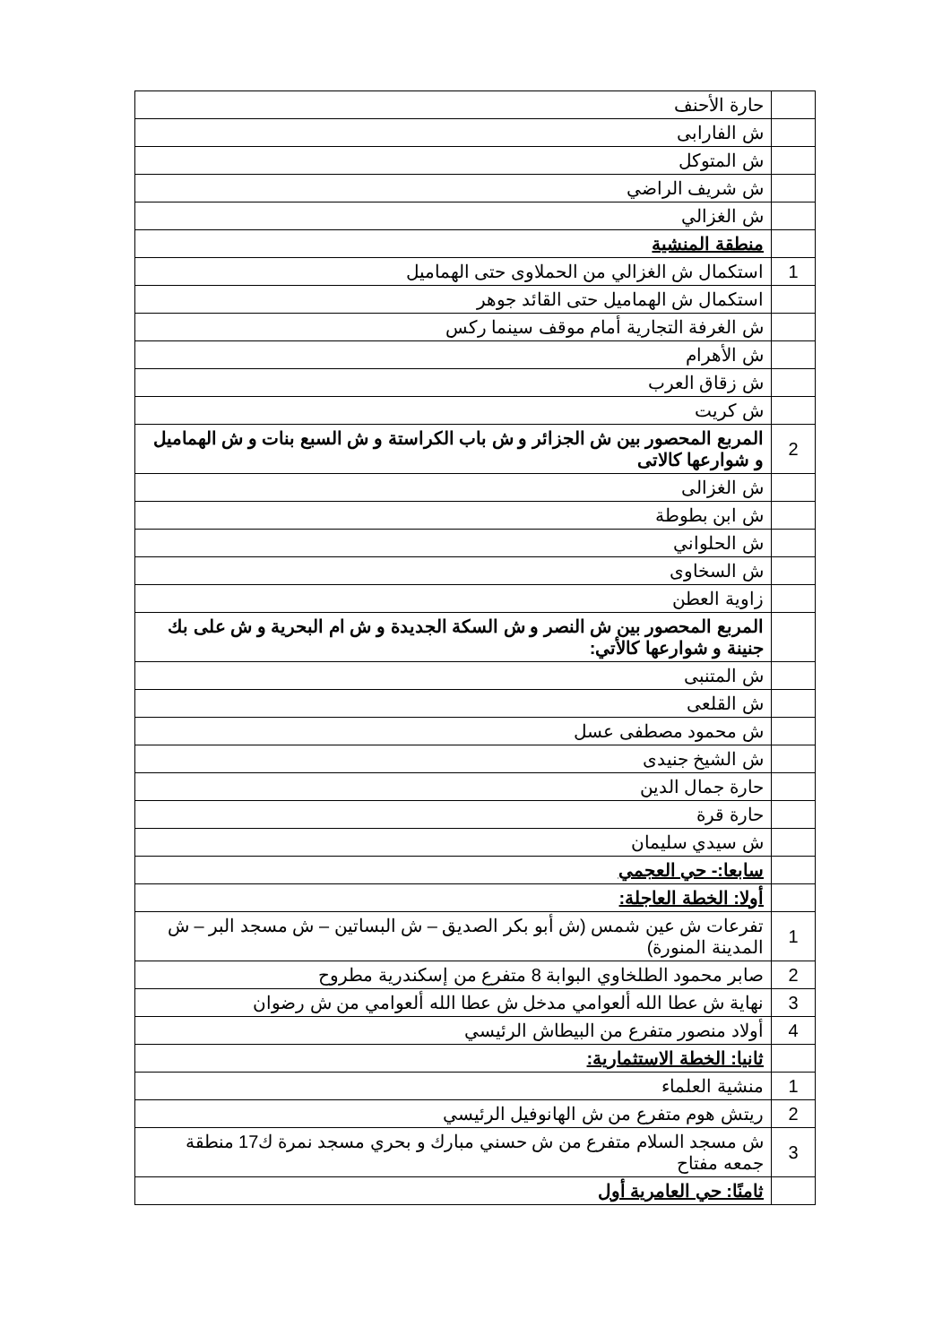| | حارة الأحنف |
| | ش الفارابى |
| | ش المتوكل |
| | ش شريف الراضي |
| | ش الغزالي |
| | منطقة المنشية |
| 1 | استكمال ش الغزالي من الحملاوى حتى الهماميل |
| | استكمال ش الهماميل حتى القائد جوهر |
| | ش الغرفة التجارية أمام موقف سينما ركس |
| | ش الأهرام |
| | ش زقاق العرب |
| | ش كريت |
| 2 | المربع المحصور بين ش الجزائر و ش باب الكراستة و ش السبع بنات و ش الهماميل و شوارعها كالاتى |
| | ش الغزالى |
| | ش ابن بطوطة |
| | ش الحلواني |
| | ش السخاوى |
| | زاوية العطن |
| | المربع المحصور بين ش النصر و ش السكة الجديدة و ش ام البحرية و ش على بك جنينة و شوارعها كالأتي: |
| | ش المتنبى |
| | ش القلعى |
| | ش محمود مصطفى عسل |
| | ش الشيخ جنيدى |
| | حارة جمال الدين |
| | حارة قرة |
| | ش سيدي سليمان |
| | سابعا:- حي العجمي |
| | أولا: الخطة العاجلة: |
| 1 | تفرعات ش عين شمس (ش أبو بكر الصديق – ش البساتين – ش مسجد البر – ش المدينة المنورة) |
| 2 | صابر محمود الطلخاوي البوابة 8 متفرع من إسكندرية مطروح |
| 3 | نهاية ش عطا الله ألعوامي مدخل ش عطا الله ألعوامي من ش رضوان |
| 4 | أولاد منصور متفرع من البيطاش الرئيسي |
| | ثانيا: الخطة الاستثمارية: |
| 1 | منشية العلماء |
| 2 | ريتش هوم متفرع من ش الهانوفيل الرئيسي |
| 3 | ش مسجد السلام متفرع من ش حسني مبارك و بحري مسجد نمرة ك17 منطقة جمعه مفتاح |
| | ثامنًا: حي العامرية أول |